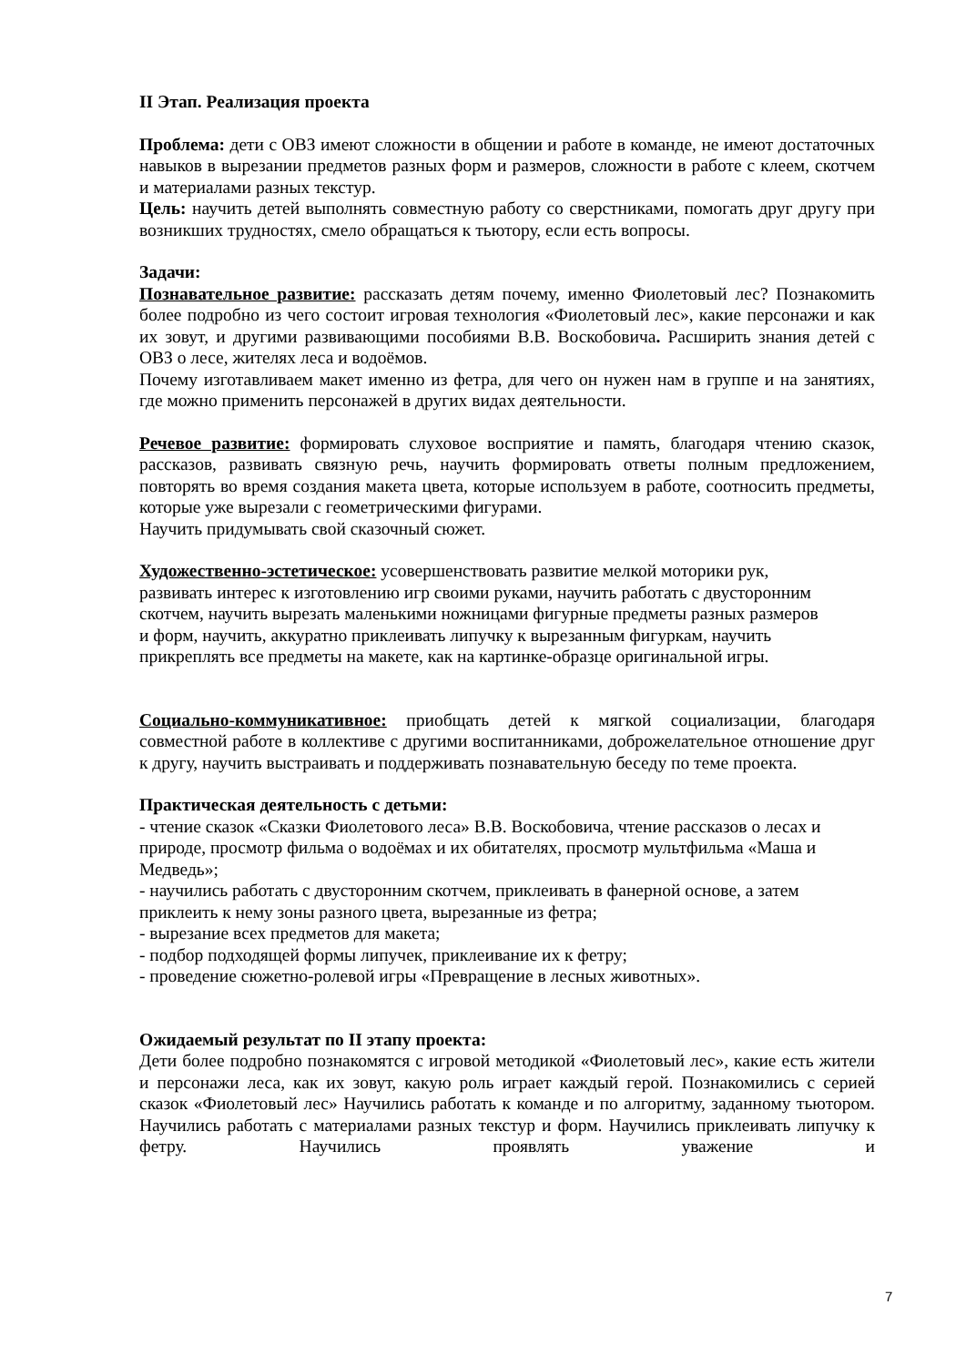II Этап. Реализация проекта
Проблема: дети с ОВЗ имеют сложности в общении и работе в команде, не имеют достаточных навыков в вырезании предметов разных форм и размеров, сложности в работе с клеем, скотчем и материалами разных текстур.
Цель: научить детей выполнять совместную работу со сверстниками, помогать друг другу при возникших трудностях, смело обращаться к тьютору, если есть вопросы.
Задачи:
Познавательное развитие: рассказать детям почему, именно Фиолетовый лес? Познакомить более подробно из чего состоит игровая технология «Фиолетовый лес», какие персонажи и как их зовут, и другими развивающими пособиями В.В. Воскобовича. Расширить знания детей с ОВЗ о лесе, жителях леса и водоёмов.
Почему изготавливаем макет именно из фетра, для чего он нужен нам в группе и на занятиях, где можно применить персонажей в других видах деятельности.
Речевое развитие: формировать слуховое восприятие и память, благодаря чтению сказок, рассказов, развивать связную речь, научить формировать ответы полным предложением, повторять во время создания макета цвета, которые используем в работе, соотносить предметы, которые уже вырезали с геометрическими фигурами.
Научить придумывать свой сказочный сюжет.
Художественно-эстетическое: усовершенствовать развитие мелкой моторики рук,
развивать интерес к изготовлению игр своими руками, научить работать с двусторонним
скотчем, научить вырезать маленькими ножницами фигурные предметы разных размеров
и форм, научить, аккуратно приклеивать липучку к вырезанным фигуркам, научить
прикреплять все предметы на макете, как на картинке-образце оригинальной игры.
Социально-коммуникативное: приобщать детей к мягкой социализации, благодаря совместной работе в коллективе с другими воспитанниками, доброжелательное отношение друг к другу, научить выстраивать и поддерживать познавательную беседу по теме проекта.
Практическая деятельность с детьми:
- чтение сказок «Сказки Фиолетового леса» В.В. Воскобовича, чтение рассказов о лесах и
природе, просмотр фильма о водоёмах и их обитателях, просмотр мультфильма «Маша и
Медведь»;
- научились работать с двусторонним скотчем, приклеивать в фанерной основе, а затем
приклеить к нему зоны разного цвета, вырезанные из фетра;
- вырезание всех предметов для макета;
- подбор подходящей формы липучек, приклеивание их к фетру;
- проведение сюжетно-ролевой игры «Превращение в лесных животных».
Ожидаемый результат по II этапу проекта:
Дети более подробно познакомятся с игровой методикой «Фиолетовый лес», какие есть жители и персонажи леса, как их зовут, какую роль играет каждый герой. Познакомились с серией сказок «Фиолетовый лес» Научились работать к команде и по алгоритму, заданному тьютором. Научились работать с материалами разных текстур и форм. Научились приклеивать липучку к фетру. Научились проявлять уважение и
7